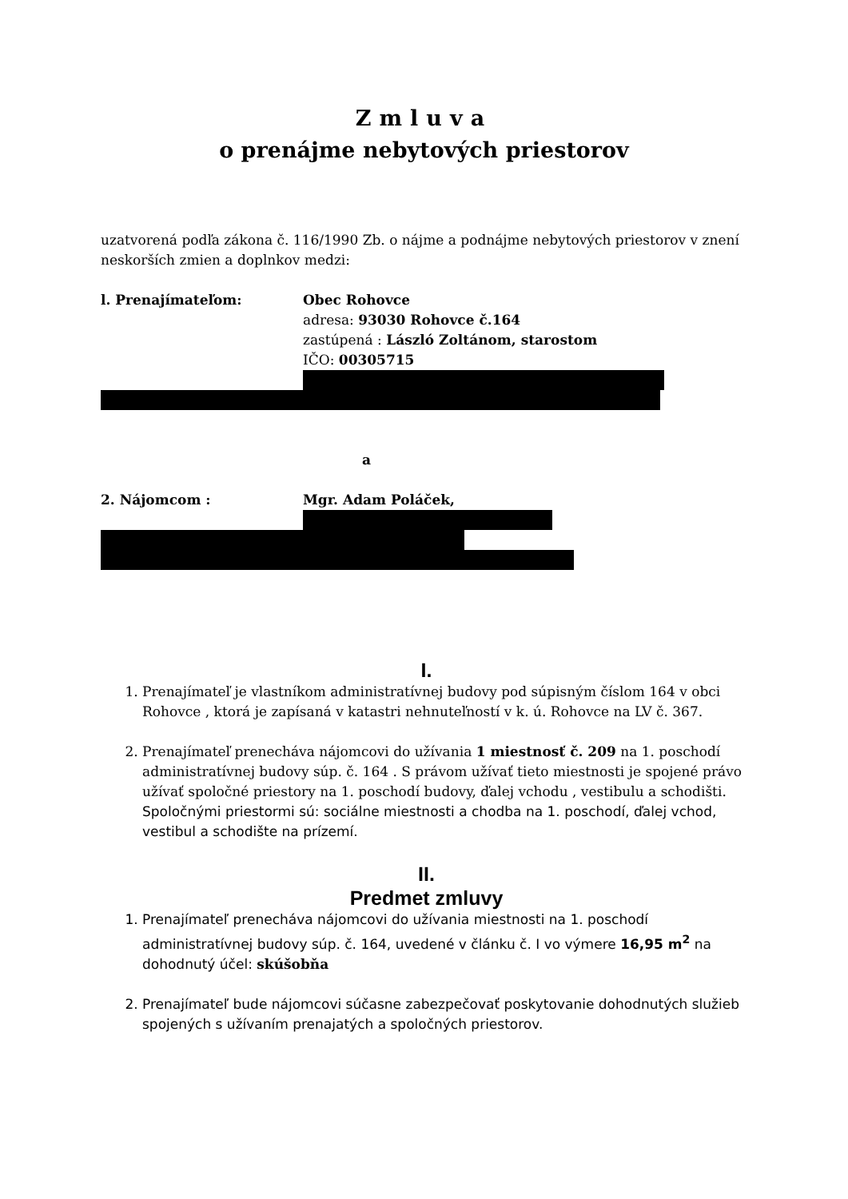Zmluva
o prenájme nebytových priestorov
uzatvorená podľa zákona č. 116/1990 Zb. o nájme a podnájme nebytových priestorov v znení neskorších zmien a doplnkov medzi:
l. Prenajímateľom: Obec Rohovce
adresa: 93030 Rohovce č.164
zastúpená : László Zoltánom, starostom
IČO: 00305715
a
2. Nájomcom : Mgr. Adam Poláček,
I.
1. Prenajímateľ je vlastníkom administratívnej budovy pod súpisným číslom 164 v obci Rohovce , ktorá je zapísaná v katastri nehnuteľností v k. ú. Rohovce na LV č. 367.
2. Prenajímateľ prenecháva nájomcovi do užívania 1 miestnosť č. 209 na 1. poschodí administratívnej budovy súp. č. 164 . S právom užívať tieto miestnosti je spojené právo užívať spoločné priestory na 1. poschodí budovy, ďalej vchodu , vestibulu a schodišti. Spoločnými priestormi sú: sociálne miestnosti a chodba na 1. poschodí, ďalej vchod, vestibul a schodište na prízemí.
II.
Predmet zmluvy
1. Prenajímateľ prenecháva nájomcovi do užívania miestnosti na 1. poschodí administratívnej budovy súp. č. 164, uvedené v článku č. I vo výmere 16,95 m<sup>2</sup> na dohodnutý účel: skúšobňa
2. Prenajímateľ bude nájomcovi súčasne zabezpečovať poskytovanie dohodnutých služieb spojených s užívaním prenajatých a spoločných priestorov.